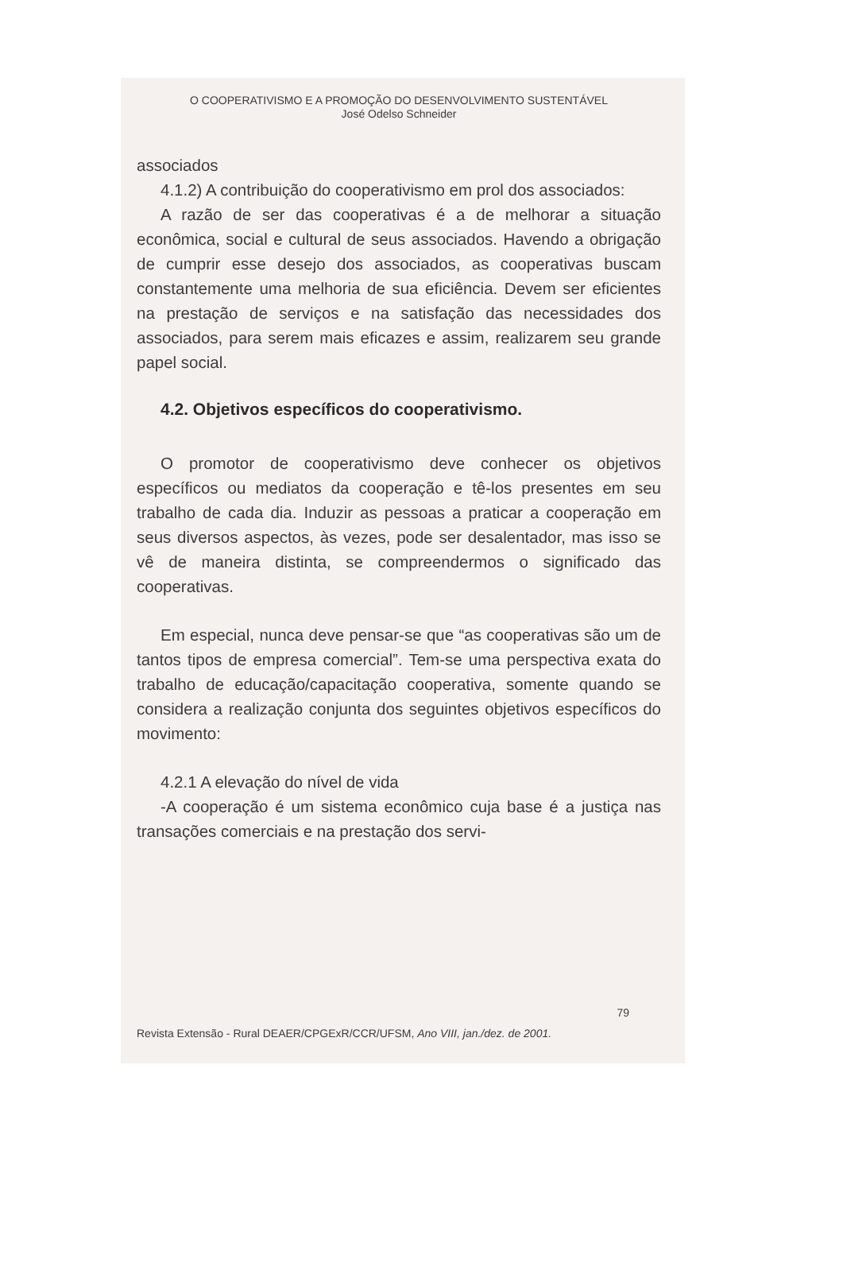O COOPERATIVISMO E A PROMOÇÃO DO DESENVOLVIMENTO SUSTENTÁVEL
José Odelso Schneider
associados
4.1.2) A contribuição do cooperativismo em prol dos associados:
A razão de ser das cooperativas é a de melhorar a situação econômica, social e cultural de seus associados. Havendo a obrigação de cumprir esse desejo dos associados, as cooperativas buscam constantemente uma melhoria de sua eficiência. Devem ser eficientes na prestação de serviços e na satisfação das necessidades dos associados, para serem mais eficazes e assim, realizarem seu grande papel social.
4.2. Objetivos específicos do cooperativismo.
O promotor de cooperativismo deve conhecer os objetivos específicos ou mediatos da cooperação e tê-los presentes em seu trabalho de cada dia. Induzir as pessoas a praticar a cooperação em seus diversos aspectos, às vezes, pode ser desalentador, mas isso se vê de maneira distinta, se compreendermos o significado das cooperativas.
Em especial, nunca deve pensar-se que “as cooperativas são um de tantos tipos de empresa comercial”. Tem-se uma perspectiva exata do trabalho de educação/capacitação cooperativa, somente quando se considera a realização conjunta dos seguintes objetivos específicos do movimento:
4.2.1 A elevação do nível de vida
-A cooperação é um sistema econômico cuja base é a justiça nas transações comerciais e na prestação dos servi-
79
Revista Extensão - Rural DEAER/CPGExR/CCR/UFSM, Ano VIII, jan./dez. de 2001.